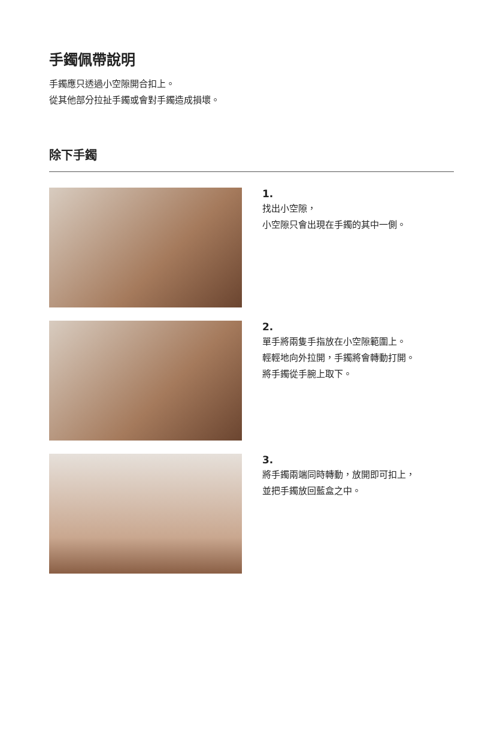手鐲佩帶說明
手鐲應只透過小空隙開合扣上。
從其他部分拉扯手鐲或會對手鐲造成損壞。
除下手鐲
1.
找出小空隙，
小空隙只會出現在手鐲的其中一側。
2.
單手將兩隻手指放在小空隙範圍上。
輕輕地向外拉開，手鐲將會轉動打開。
將手鐲從手腕上取下。
3.
將手鐲兩端同時轉動，放開即可扣上，
並把手鐲放回藍盒之中。